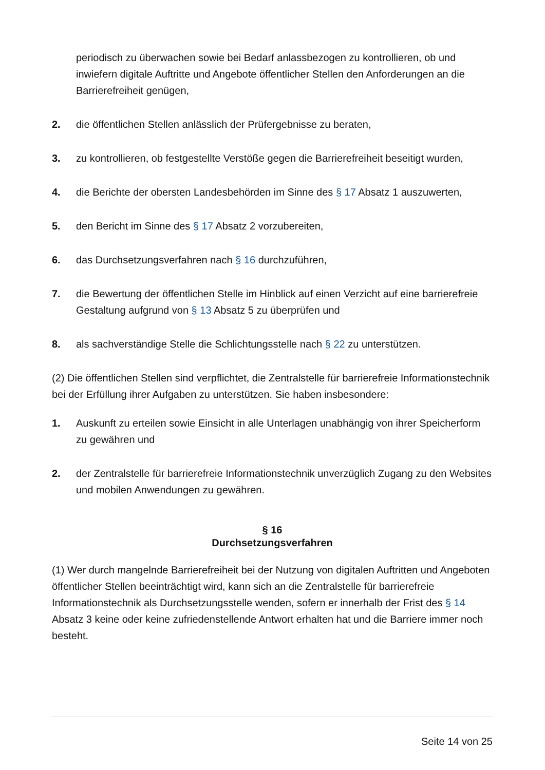periodisch zu überwachen sowie bei Bedarf anlassbezogen zu kontrollieren, ob und inwiefern digitale Auftritte und Angebote öffentlicher Stellen den Anforderungen an die Barrierefreiheit genügen,
2. die öffentlichen Stellen anlässlich der Prüfergebnisse zu beraten,
3. zu kontrollieren, ob festgestellte Verstöße gegen die Barrierefreiheit beseitigt wurden,
4. die Berichte der obersten Landesbehörden im Sinne des § 17 Absatz 1 auszuwerten,
5. den Bericht im Sinne des § 17 Absatz 2 vorzubereiten,
6. das Durchsetzungsverfahren nach § 16 durchzuführen,
7. die Bewertung der öffentlichen Stelle im Hinblick auf einen Verzicht auf eine barrierefreie Gestaltung aufgrund von § 13 Absatz 5 zu überprüfen und
8. als sachverständige Stelle die Schlichtungsstelle nach § 22 zu unterstützen.
(2) Die öffentlichen Stellen sind verpflichtet, die Zentralstelle für barrierefreie Informationstechnik bei der Erfüllung ihrer Aufgaben zu unterstützen. Sie haben insbesondere:
1. Auskunft zu erteilen sowie Einsicht in alle Unterlagen unabhängig von ihrer Speicherform zu gewähren und
2. der Zentralstelle für barrierefreie Informationstechnik unverzüglich Zugang zu den Websites und mobilen Anwendungen zu gewähren.
§ 16
Durchsetzungsverfahren
(1) Wer durch mangelnde Barrierefreiheit bei der Nutzung von digitalen Auftritten und Angeboten öffentlicher Stellen beeinträchtigt wird, kann sich an die Zentralstelle für barrierefreie Informationstechnik als Durchsetzungsstelle wenden, sofern er innerhalb der Frist des § 14 Absatz 3 keine oder keine zufriedenstellende Antwort erhalten hat und die Barriere immer noch besteht.
Seite 14 von 25